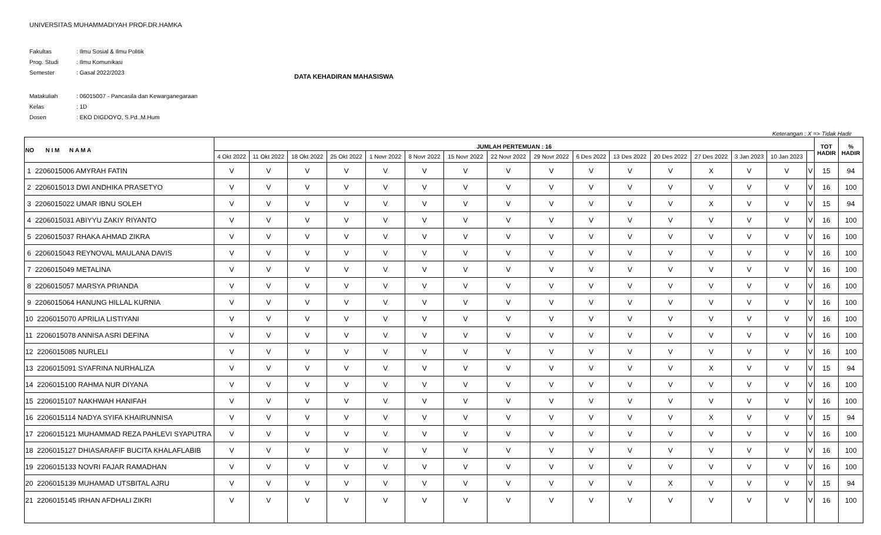UNIVERSITAS MUHAMMADIYAH PROF.DR.HAMKA
Fakultas: Ilmu Sosial & Ilmu Politik
Prog. Studi: Ilmu Komunikasi
Semester: Gasal 2022/2023
DATA KEHADIRAN MAHASISWA
Matakuliah: 06015007 - Pancasila dan Kewarganegaraan
Kelas: 1D
Dosen: EKO DIGDOYO, S.Pd.,M.Hum
Keterangan : X => Tidak Hadir
| NO N I M N A M A | JUMLAH PERTEMUAN : 16 | | | | | | | | | | | | | | | | TOT HADIR | % HADIR |
| --- | --- | --- | --- | --- | --- | --- | --- | --- | --- | --- | --- | --- | --- | --- | --- | --- | --- | --- |
| | 4 Okt 2022 | 11 Okt 2022 | 18 Okt 2022 | 25 Okt 2022 | 1 Novr 2022 | 8 Novr 2022 | 15 Novr 2022 | 22 Novr 2022 | 29 Novr 2022 | 6 Des 2022 | 13 Des 2022 | 20 Des 2022 | 27 Des 2022 | 3 Jan 2023 | 10 Jan 2023 | | | |
| 1 2206015006 AMYRAH FATIN | V | V | V | V | V | V | V | V | V | V | V | V | X | V | V | V | 15 | 94 |
| 2 2206015013 DWI ANDHIKA PRASETYO | V | V | V | V | V | V | V | V | V | V | V | V | V | V | V | V | 16 | 100 |
| 3 2206015022 UMAR IBNU SOLEH | V | V | V | V | V | V | V | V | V | V | V | V | X | V | V | V | 15 | 94 |
| 4 2206015031 ABIYYU ZAKIY RIYANTO | V | V | V | V | V | V | V | V | V | V | V | V | V | V | V | V | 16 | 100 |
| 5 2206015037 RHAKA AHMAD ZIKRA | V | V | V | V | V | V | V | V | V | V | V | V | V | V | V | V | 16 | 100 |
| 6 2206015043 REYNOVAL MAULANA DAVIS | V | V | V | V | V | V | V | V | V | V | V | V | V | V | V | V | 16 | 100 |
| 7 2206015049 METALINA | V | V | V | V | V | V | V | V | V | V | V | V | V | V | V | V | 16 | 100 |
| 8 2206015057 MARSYA PRIANDA | V | V | V | V | V | V | V | V | V | V | V | V | V | V | V | V | 16 | 100 |
| 9 2206015064 HANUNG HILLAL KURNIA | V | V | V | V | V | V | V | V | V | V | V | V | V | V | V | V | 16 | 100 |
| 10 2206015070 APRILIA LISTIYANI | V | V | V | V | V | V | V | V | V | V | V | V | V | V | V | V | 16 | 100 |
| 11 2206015078 ANNISA ASRI DEFINA | V | V | V | V | V | V | V | V | V | V | V | V | V | V | V | V | 16 | 100 |
| 12 2206015085 NURLELI | V | V | V | V | V | V | V | V | V | V | V | V | V | V | V | V | 16 | 100 |
| 13 2206015091 SYAFRINA NURHALIZA | V | V | V | V | V | V | V | V | V | V | V | V | X | V | V | V | 15 | 94 |
| 14 2206015100 RAHMA NUR DIYANA | V | V | V | V | V | V | V | V | V | V | V | V | V | V | V | V | 16 | 100 |
| 15 2206015107 NAKHWAH HANIFAH | V | V | V | V | V | V | V | V | V | V | V | V | V | V | V | V | 16 | 100 |
| 16 2206015114 NADYA SYIFA KHAIRUNNISA | V | V | V | V | V | V | V | V | V | V | V | V | X | V | V | V | 15 | 94 |
| 17 2206015121 MUHAMMAD REZA PAHLEVI SYAPUTRA | V | V | V | V | V | V | V | V | V | V | V | V | V | V | V | V | 16 | 100 |
| 18 2206015127 DHIASARAFIF BUCITA KHALAFLABIB | V | V | V | V | V | V | V | V | V | V | V | V | V | V | V | V | 16 | 100 |
| 19 2206015133 NOVRI FAJAR RAMADHAN | V | V | V | V | V | V | V | V | V | V | V | V | V | V | V | V | 16 | 100 |
| 20 2206015139 MUHAMAD UTSBITAL AJRU | V | V | V | V | V | V | V | V | V | V | V | X | V | V | V | V | 15 | 94 |
| 21 2206015145 IRHAN AFDHALI ZIKRI | V | V | V | V | V | V | V | V | V | V | V | V | V | V | V | V | 16 | 100 |